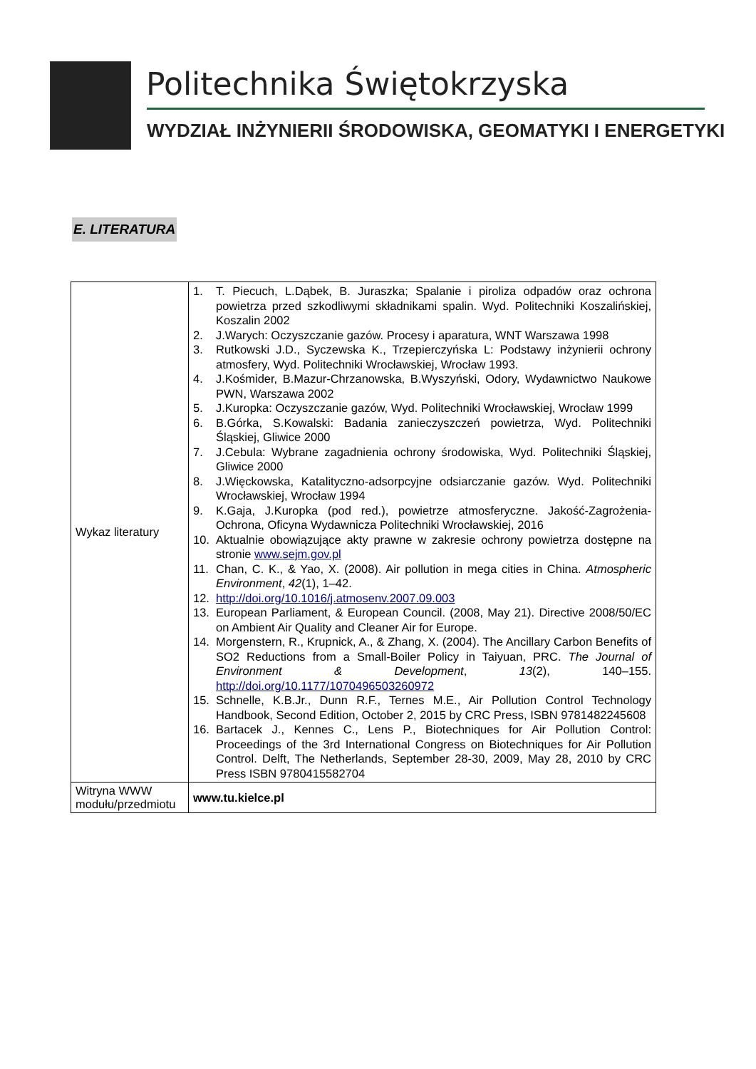Politechnika Świętokrzyska
WYDZIAŁ INŻYNIERII ŚRODOWISKA, GEOMATYKI I ENERGETYKI
E. LITERATURA
| Wykaz literatury | 1. T. Piecuch, L.Dąbek, B. Juraszka; Spalanie i piroliza odpadów oraz ochrona powietrza przed szkodliwymi składnikami spalin. Wyd. Politechniki Koszalińskiej, Koszalin 2002 2. J.Warych: Oczyszczanie gazów. Procesy i aparatura, WNT Warszawa 1998 3. Rutkowski J.D., Syczewska K., Trzepierczyńska L: Podstawy inżynierii ochrony atmosfery, Wyd. Politechniki Wrocławskiej, Wrocław 1993. 4. J.Kośmider, B.Mazur-Chrzanowska, B.Wyszyński, Odory, Wydawnictwo Naukowe PWN, Warszawa 2002 5. J.Kuropka: Oczyszczanie gazów, Wyd. Politechniki Wrocławskiej, Wrocław 1999 6. B.Górka, S.Kowalski: Badania zanieczyszczeń powietrza, Wyd. Politechniki Śląskiej, Gliwice 2000 7. J.Cebula: Wybrane zagadnienia ochrony środowiska, Wyd. Politechniki Śląskiej, Gliwice 2000 8. J.Więckowska, Katalityczno-adsorpcyjne odsiarczanie gazów. Wyd. Politechniki Wrocławskiej, Wrocław 1994 9. K.Gaja, J.Kuropka (pod red.), powietrze atmosferyczne. Jakość-Zagrożenia-Ochrona, Oficyna Wydawnicza Politechniki Wrocławskiej, 2016 10. Aktualnie obowiązujące akty prawne w zakresie ochrony powietrza dostępne na stronie www.sejm.gov.pl 11. Chan, C. K., & Yao, X. (2008). Air pollution in mega cities in China. Atmospheric Environment , 42 (1), 1–42. 12. http://doi.org/10.1016/j.atmosenv.2007.09.003 13. European Parliament, & European Council. (2008, May 21). Directive 2008/50/EC on Ambient Air Quality and Cleaner Air for Europe. 14. Morgenstern, R., Krupnick, A., & Zhang, X. (2004). The Ancillary Carbon Benefits of SO2 Reductions from a Small-Boiler Policy in Taiyuan, PRC. The Journal of Environment & Development , 13 (2), 140–155. http://doi.org/10.1177/1070496503260972 15. Schnelle, K.B.Jr., Dunn R.F., Ternes M.E., Air Pollution Control Technology Handbook, Second Edition, October 2, 2015 by CRC Press, ISBN 9781482245608 16. Bartacek J., Kennes C., Lens P., Biotechniques for Air Pollution Control: Proceedings of the 3rd International Congress on Biotechniques for Air Pollution Control. Delft, The Netherlands, September 28-30, 2009, May 28, 2010 by CRC Press ISBN 9780415582704 |
| Witryna WWW modułu/przedmiotu | www.tu.kielce.pl |